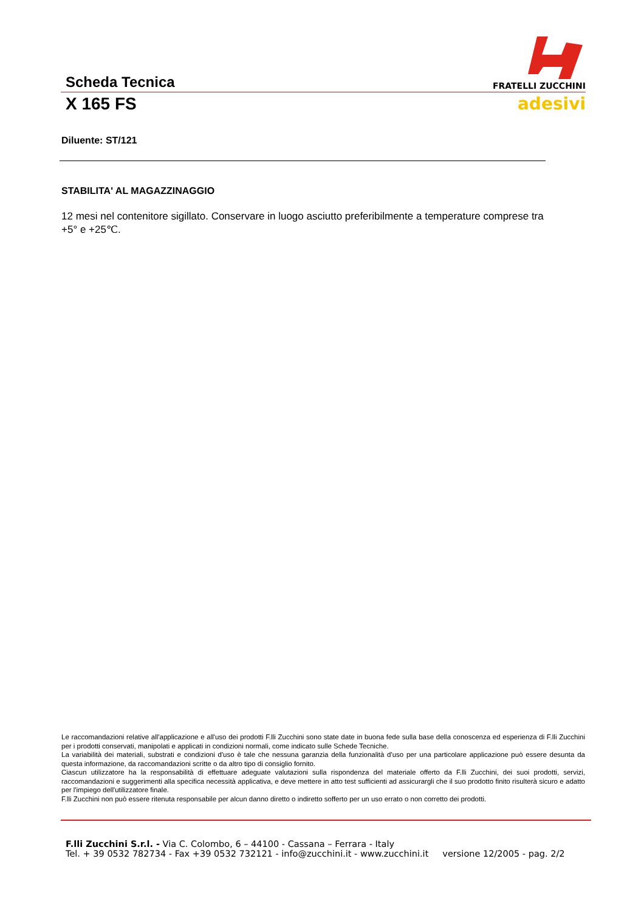Scheda Tecnica
FRATELLI ZUCCHINI
X 165 FS
adesivi
Diluente: ST/121
STABILITA' AL MAGAZZINAGGIO
12 mesi nel contenitore sigillato. Conservare in luogo asciutto preferibilmente a temperature comprese tra +5° e +25℃.
Le raccomandazioni relative all'applicazione e all'uso dei prodotti F.lli Zucchini sono state date in buona fede sulla base della conoscenza ed esperienza di F.lli Zucchini per i prodotti conservati, manipolati e applicati in condizioni normali, come indicato sulle Schede Tecniche.
La variabilità dei materiali, substrati e condizioni d'uso è tale che nessuna garanzia della funzionalità d'uso per una particolare applicazione può essere desunta da questa informazione, da raccomandazioni scritte o da altro tipo di consiglio fornito.
Ciascun utilizzatore ha la responsabilità di effettuare adeguate valutazioni sulla rispondenza del materiale offerto da F.lli Zucchini, dei suoi prodotti, servizi, raccomandazioni e suggerimenti alla specifica necessità applicativa, e deve mettere in atto test sufficienti ad assicurargli che il suo prodotto finito risulterà sicuro e adatto per l'impiego dell'utilizzatore finale.
F.lli Zucchini non può essere ritenuta responsabile per alcun danno diretto o indiretto sofferto per un uso errato o non corretto dei prodotti.
F.lli Zucchini S.r.l. - Via C. Colombo, 6 – 44100 - Cassana – Ferrara - Italy
Tel. + 39 0532 782734 - Fax +39 0532 732121 - info@zucchini.it - www.zucchini.it versione 12/2005 - pag. 2/2